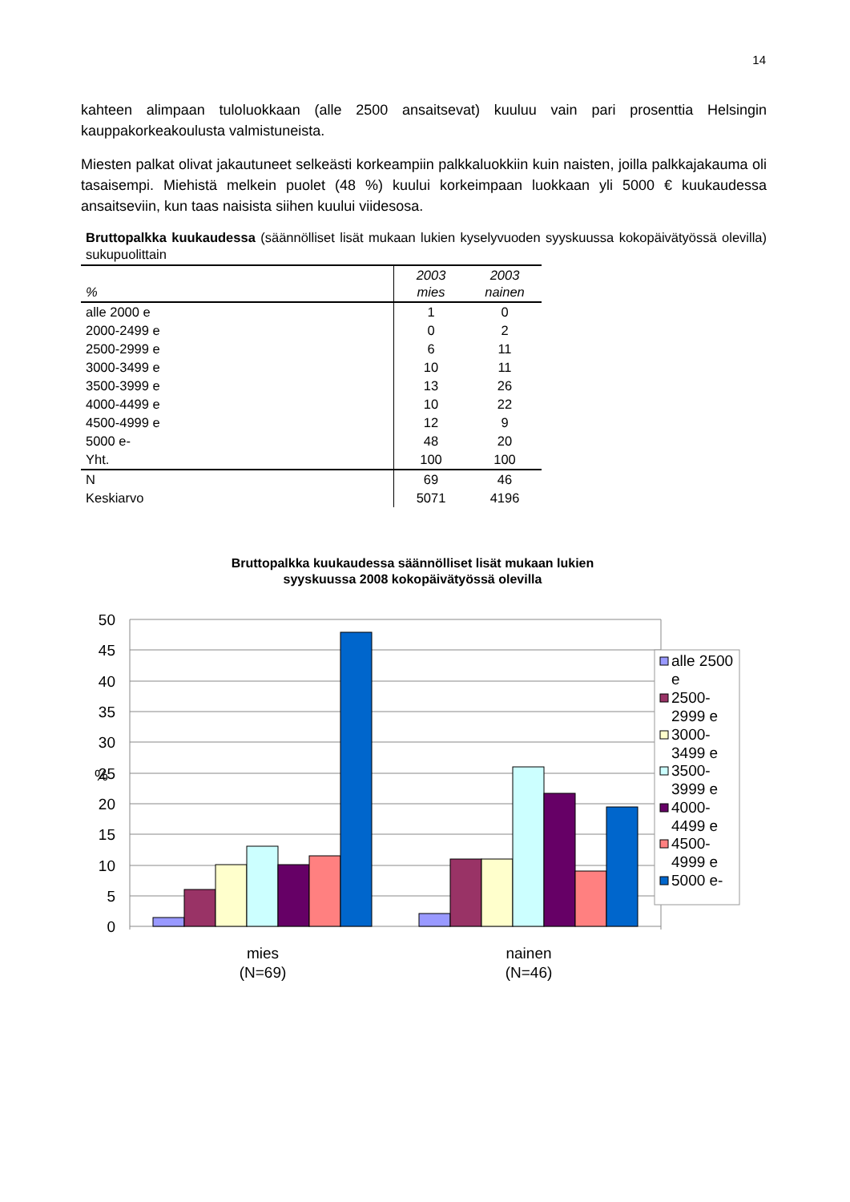14
kahteen alimpaan tuloluokkaan (alle 2500 ansaitsevat) kuuluu vain pari prosenttia Helsingin kauppakorkeakoulusta valmistuneista.
Miesten palkat olivat jakautuneet selkeästi korkeampiin palkkaluokkiin kuin naisten, joilla palkkajakauma oli tasaisempi. Miehistä melkein puolet (48 %) kuului korkeimpaan luokkaan yli 5000 € kuukaudessa ansaitseviin, kun taas naisista siihen kuului viidesosa.
Bruttopalkka kuukaudessa (säännölliset lisät mukaan lukien kyselyvuoden syyskuussa kokopäivätyössä olevilla) sukupuolittain
| % | 2003 mies | 2003 nainen |
| --- | --- | --- |
| alle 2000 e | 1 | 0 |
| 2000-2499 e | 0 | 2 |
| 2500-2999 e | 6 | 11 |
| 3000-3499 e | 10 | 11 |
| 3500-3999 e | 13 | 26 |
| 4000-4499 e | 10 | 22 |
| 4500-4999 e | 12 | 9 |
| 5000 e- | 48 | 20 |
| Yht. | 100 | 100 |
| N | 69 | 46 |
| Keskiarvo | 5071 | 4196 |
Bruttopalkka kuukaudessa säännölliset lisät mukaan lukien
syyskuussa 2008 kokopäivätyössä olevilla
50
45
40
35
30
25
20
15
10
5
0
%
mies
(N=69)
nainen
(N=46)
alle 2500
e
2500-
2999 e
3000-
3499 e
3500-
3999 e
4000-
4499 e
4500-
4999 e
5000 e-